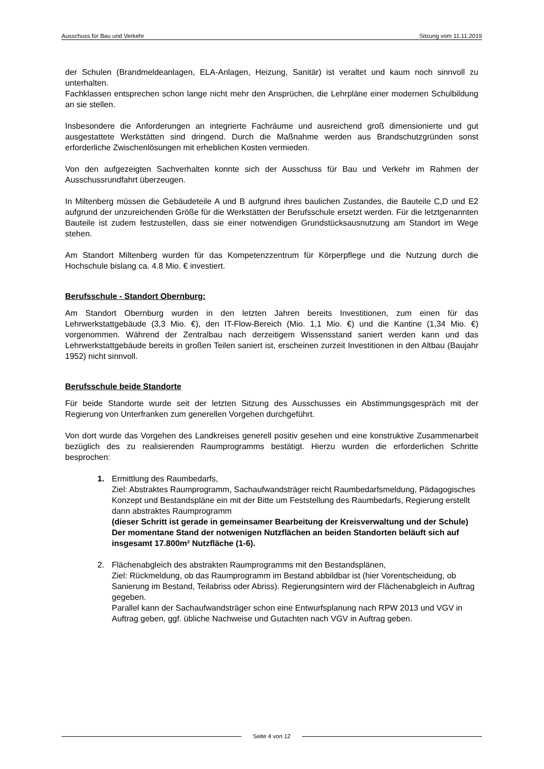Ausschuss für Bau und Verkehr Sitzung vom 11.11.2019
der Schulen (Brandmeldeanlagen, ELA-Anlagen, Heizung, Sanitär) ist veraltet und kaum noch sinnvoll zu unterhalten.
Fachklassen entsprechen schon lange nicht mehr den Ansprüchen, die Lehrpläne einer modernen Schulbildung an sie stellen.
Insbesondere die Anforderungen an integrierte Fachräume und ausreichend groß dimensionierte und gut ausgestattete Werkstätten sind dringend. Durch die Maßnahme werden aus Brandschutzgründen sonst erforderliche Zwischenlösungen mit erheblichen Kosten vermieden.
Von den aufgezeigten Sachverhalten konnte sich der Ausschuss für Bau und Verkehr im Rahmen der Ausschussrundfahrt überzeugen.
In Miltenberg müssen die Gebäudeteile A und B aufgrund ihres baulichen Zustandes, die Bauteile C,D und E2 aufgrund der unzureichenden Größe für die Werkstätten der Berufsschule ersetzt werden. Für die letztgenannten Bauteile ist zudem festzustellen, dass sie einer notwendigen Grundstücksausnutzung am Standort im Wege stehen.
Am Standort Miltenberg wurden für das Kompetenzzentrum für Körperpflege und die Nutzung durch die Hochschule bislang ca. 4.8 Mio. € investiert.
Berufsschule - Standort Obernburg:
Am Standort Obernburg wurden in den letzten Jahren bereits Investitionen, zum einen für das Lehrwerkstattgebäude (3,3 Mio. €), den IT-Flow-Bereich (Mio. 1,1 Mio. €) und die Kantine (1,34 Mio. €) vorgenommen. Während der Zentralbau nach derzeitigem Wissensstand saniert werden kann und das Lehrwerkstattgebäude bereits in großen Teilen saniert ist, erscheinen zurzeit Investitionen in den Altbau (Baujahr 1952) nicht sinnvoll.
Berufsschule beide Standorte
Für beide Standorte wurde seit der letzten Sitzung des Ausschusses ein Abstimmungsgespräch mit der Regierung von Unterfranken zum generellen Vorgehen durchgeführt.
Von dort wurde das Vorgehen des Landkreises generell positiv gesehen und eine konstruktive Zusammenarbeit bezüglich des zu realisierenden Raumprogramms bestätigt. Hierzu wurden die erforderlichen Schritte besprochen:
1. Ermittlung des Raumbedarfs,
Ziel: Abstraktes Raumprogramm, Sachaufwandsträger reicht Raumbedarfsmeldung, Pädagogisches Konzept und Bestandspläne ein mit der Bitte um Feststellung des Raumbedarfs, Regierung erstellt dann abstraktes Raumprogramm
(dieser Schritt ist gerade in gemeinsamer Bearbeitung der Kreisverwaltung und der Schule)
Der momentane Stand der notwenigen Nutzflächen an beiden Standorten beläuft sich auf insgesamt 17.800m² Nutzfläche (1-6).
2. Flächenabgleich des abstrakten Raumprogramms mit den Bestandsplänen,
Ziel: Rückmeldung, ob das Raumprogramm im Bestand abbildbar ist (hier Vorentscheidung, ob Sanierung im Bestand, Teilabriss oder Abriss). Regierungsintern wird der Flächenabgleich in Auftrag gegeben.
Parallel kann der Sachaufwandsträger schon eine Entwurfsplanung nach RPW 2013 und VGV in Auftrag geben, ggf. übliche Nachweise und Gutachten nach VGV in Auftrag geben.
Seite 4 von 12